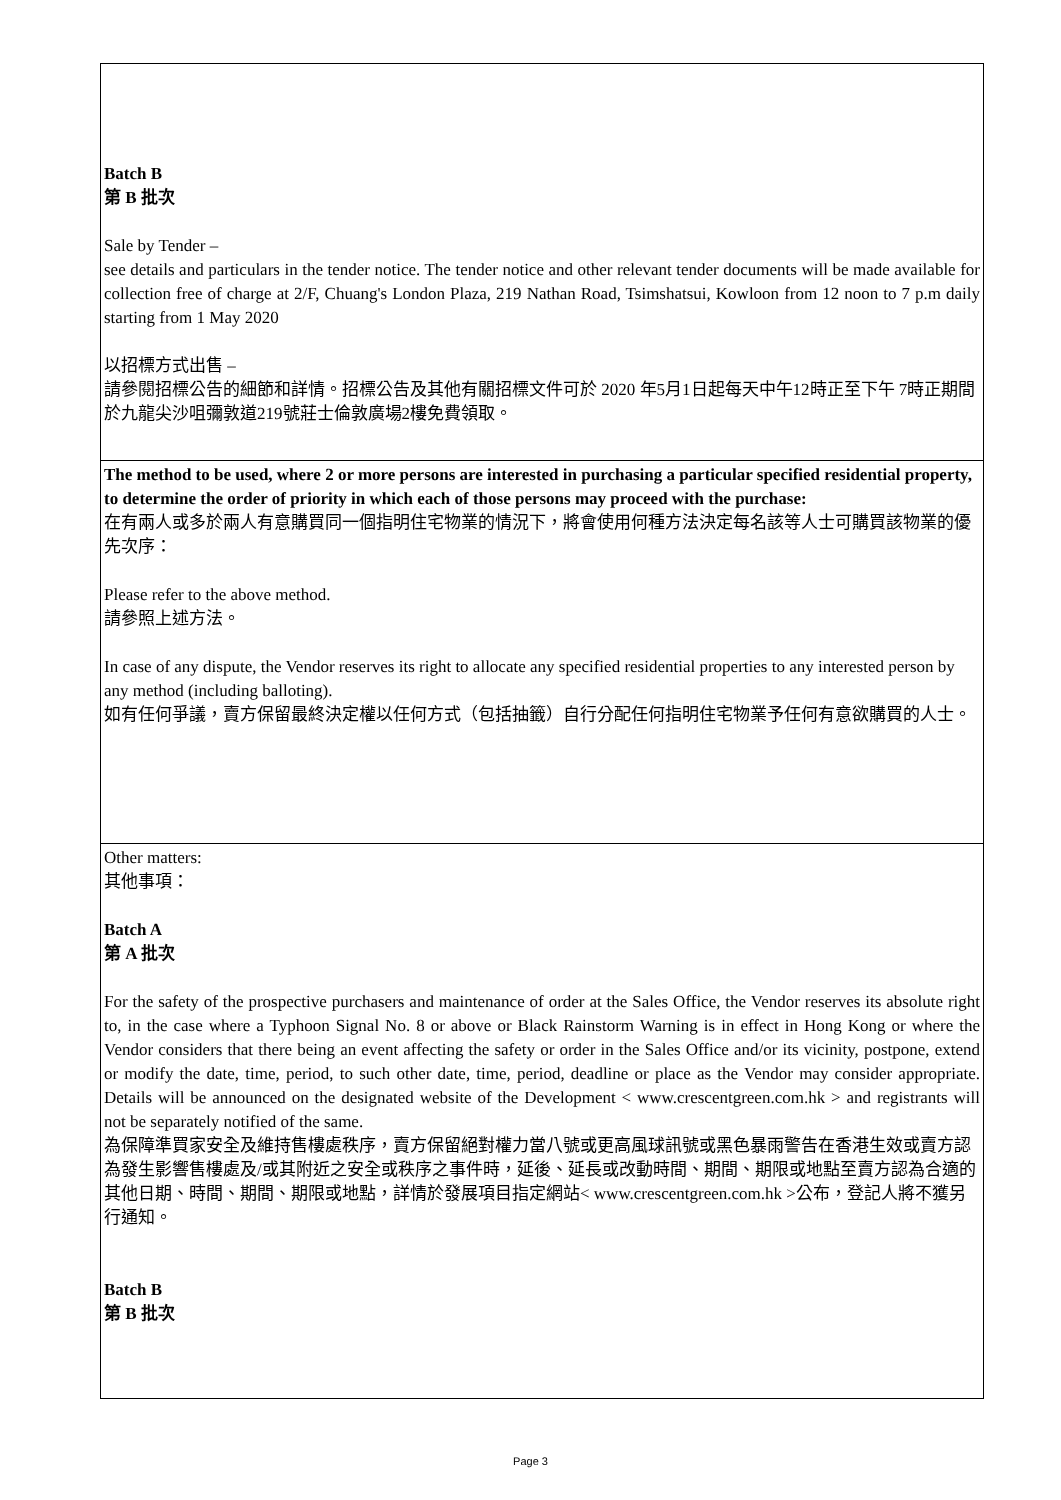| Batch B 第 B 批次 Sale by Tender – see details and particulars in the tender notice. The tender notice and other relevant tender documents will be made available for collection free of charge at 2/F, Chuang's London Plaza, 219 Nathan Road, Tsimshatsui, Kowloon from 12 noon to 7 p.m daily starting from 1 May 2020 以招標方式出售 – 請參閱招標公告的細節和詳情。招標公告及其他有關招標文件可於 2020 年5月1日起每天中午12時正至下午 7時正期間於九龍尖沙咀彌敦道219號莊士倫敦廣場2樓免費領取。 |
| The method to be used, where 2 or more persons are interested in purchasing a particular specified residential property, to determine the order of priority in which each of those persons may proceed with the purchase: 在有兩人或多於兩人有意購買同一個指明住宅物業的情況下，將會使用何種方法決定每名該等人士可購買該物業的優先次序： Please refer to the above method. 請參照上述方法。 In case of any dispute, the Vendor reserves its right to allocate any specified residential properties to any interested person by any method (including balloting). 如有任何爭議，賣方保留最終決定權以任何方式（包括抽籤）自行分配任何指明住宅物業予任何有意欲購買的人士。 |
| Other matters: 其他事項： Batch A 第 A 批次 For the safety of the prospective purchasers and maintenance of order at the Sales Office, the Vendor reserves its absolute right to, in the case where a Typhoon Signal No. 8 or above or Black Rainstorm Warning is in effect in Hong Kong or where the Vendor considers that there being an event affecting the safety or order in the Sales Office and/or its vicinity, postpone, extend or modify the date, time, period, to such other date, time, period, deadline or place as the Vendor may consider appropriate. Details will be announced on the designated website of the Development < www.crescentgreen.com.hk > and registrants will not be separately notified of the same. 為保障準買家安全及維持售樓處秩序，賣方保留絕對權力當八號或更高風球訊號或黑色暴雨警告在香港生效或賣方認為發生影響售樓處及/或其附近之安全或秩序之事件時，延後、延長或改動時間、期間、期限或地點至賣方認為合適的其他日期、時間、期間、期限或地點，詳情於發展項目指定網站< www.crescentgreen.com.hk >公布，登記人將不獲另行通知。 Batch B 第 B 批次 |
Page 3